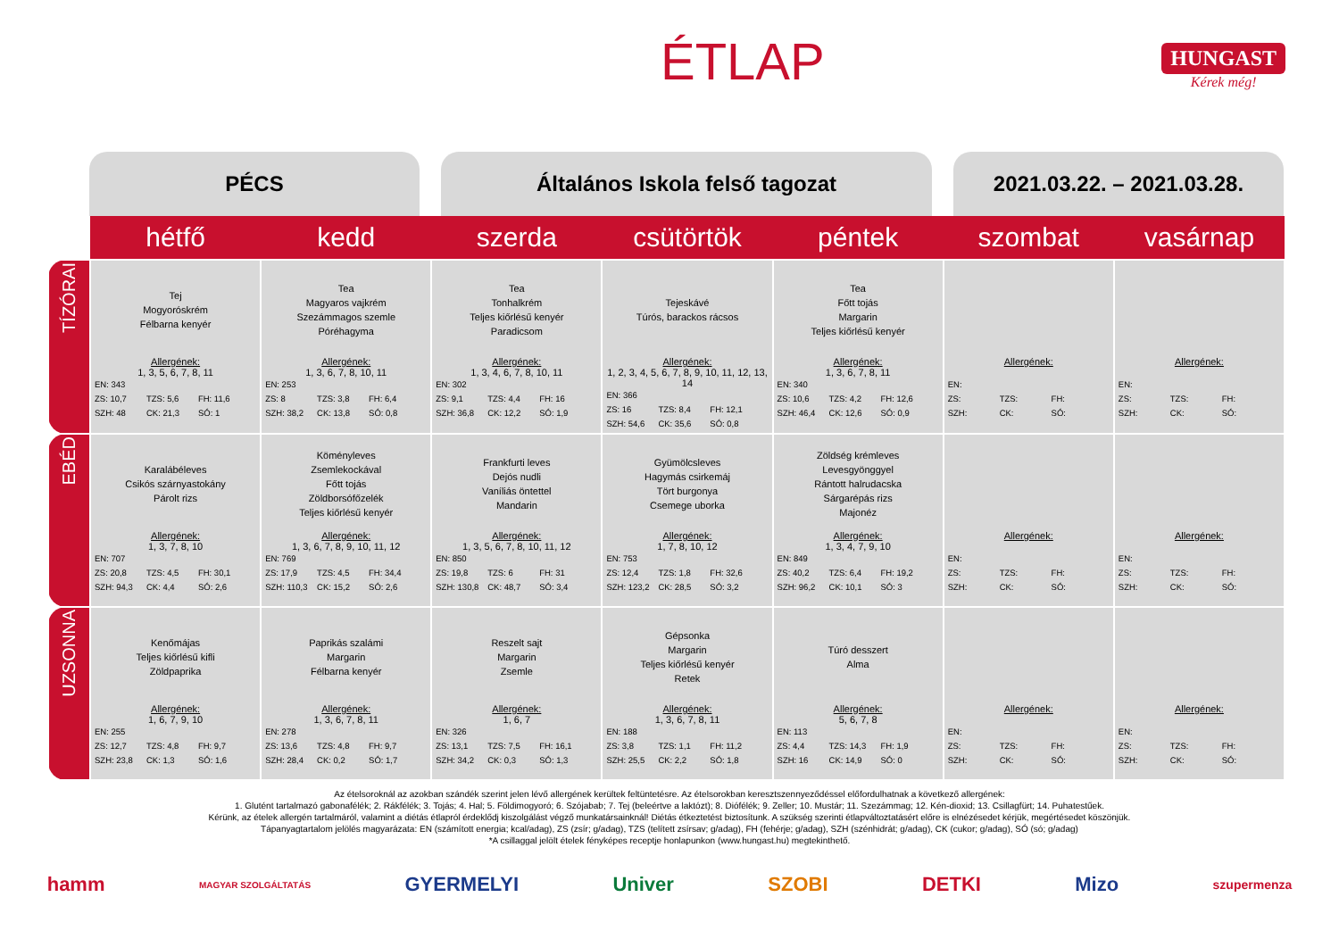ÉTLAP HUNGAST
Kérek még!
PÉCS Általános Iskola felső tagozat 2021.03.22. – 2021.03.28.
| | hétfő | kedd | szerda | csütörtök | péntek | szombat | vasárnap |
| --- | --- | --- | --- | --- | --- | --- | --- |
| TÍZÓRAI | Tej Mogyoróskrém Félbarna kenyér Allergének: 1, 3, 5, 6, 7, 8, 11 EN: 343 ZS: 10,7 TZS: 5,6 FH: 11,6 SZH: 48 CK: 21,3 SÓ: 1 | Tea Magyaros vajkrém Szezámmagos szemle Póréhagyma Allergének: 1, 3, 6, 7, 8, 10, 11 EN: 253 ZS: 8 TZS: 3,8 FH: 6,4 SZH: 38,2 CK: 13,8 SÓ: 0,8 | Tea Tonhalkrém Teljes kiőrlésű kenyér Paradicsom Allergének: 1, 3, 4, 6, 7, 8, 10, 11 EN: 302 ZS: 9,1 TZS: 4,4 FH: 16 SZH: 36,8 CK: 12,2 SÓ: 1,9 | Tejeskávé Túrós, barackos rácsos Allergének: 1, 2, 3, 4, 5, 6, 7, 8, 9, 10, 11, 12, 13, 14 EN: 366 ZS: 16 TZS: 8,4 FH: 12,1 SZH: 54,6 CK: 35,6 SÓ: 0,8 | Tea Főtt tojás Margarin Teljes kiőrlésű kenyér Allergének: 1, 3, 6, 7, 8, 11 EN: 340 ZS: 10,6 TZS: 4,2 FH: 12,6 SZH: 46,4 CK: 12,6 SÓ: 0,9 | Allergének: EN: ZS: TZS: FH: SZH: CK: SÓ: | Allergének: EN: ZS: TZS: FH: SZH: CK: SÓ: |
| EBÉD | Karalábéleves Csikós szárnyastokány Párolt rizs Allergének: 1, 3, 7, 8, 10 EN: 707 ZS: 20,8 TZS: 4,5 FH: 30,1 SZH: 94,3 CK: 4,4 SÓ: 2,6 | Köményleves Zsemlekockával Főtt tojás Zöldborsófőzelék Teljes kiőrlésű kenyér Allergének: 1, 3, 6, 7, 8, 9, 10, 11, 12 EN: 769 ZS: 17,9 TZS: 4,5 FH: 34,4 SZH: 110,3 CK: 15,2 SÓ: 2,6 | Frankfurti leves Dejós nudli Vaníliás öntettel Mandarin Allergének: 1, 3, 5, 6, 7, 8, 10, 11, 12 EN: 850 ZS: 19,8 TZS: 6 FH: 31 SZH: 130,8 CK: 48,7 SÓ: 3,4 | Gyümölcsleves Hagymás csirkemáj Tört burgonya Csemege uborka Allergének: 1, 7, 8, 10, 12 EN: 753 ZS: 12,4 TZS: 1,8 FH: 32,6 SZH: 123,2 CK: 28,5 SÓ: 3,2 | Zöldség krémleves Levesgyönggyel Rántott halrudacska Sárgarépás rizs Majonéz Allergének: 1, 3, 4, 7, 9, 10 EN: 849 ZS: 40,2 TZS: 6,4 FH: 19,2 SZH: 96,2 CK: 10,1 SÓ: 3 | Allergének: EN: ZS: TZS: FH: SZH: CK: SÓ: | Allergének: EN: ZS: TZS: FH: SZH: CK: SÓ: |
| UZSONNA | Kenőmájas Teljes kiőrlésű kifli Zöldpaprika Allergének: 1, 6, 7, 9, 10 EN: 255 ZS: 12,7 TZS: 4,8 FH: 9,7 SZH: 23,8 CK: 1,3 SÓ: 1,6 | Paprikás szalámi Margarin Félbarna kenyér Allergének: 1, 3, 6, 7, 8, 11 EN: 278 ZS: 13,6 TZS: 4,8 FH: 9,7 SZH: 28,4 CK: 0,2 SÓ: 1,7 | Reszelt sajt Margarin Zsemle Allergének: 1, 6, 7 EN: 326 ZS: 13,1 TZS: 7,5 FH: 16,1 SZH: 34,2 CK: 0,3 SÓ: 1,3 | Gépsonka Margarin Teljes kiőrlésű kenyér Retek Allergének: 1, 3, 6, 7, 8, 11 EN: 188 ZS: 3,8 TZS: 1,1 FH: 11,2 SZH: 25,5 CK: 2,2 SÓ: 1,8 | Túró desszert Alma Allergének: 5, 6, 7, 8 EN: 113 ZS: 4,4 TZS: 14,3 FH: 1,9 SZH: 16 CK: 14,9 SÓ: 0 | Allergének: EN: ZS: TZS: FH: SZH: CK: SÓ: | Allergének: EN: ZS: TZS: FH: SZH: CK: SÓ: |
Az ételsoroknál az azokban szándék szerint jelen lévő allergének kerültek feltüntetésre. Az ételsorokban keresztszennyeződéssel előfordulhatnak a következő allergének:
1. Glutént tartalmazó gabonafélék; 2. Rákfélék; 3. Tojás; 4. Hal; 5. Földimogyoró; 6. Szójabab; 7. Tej (beleértve a laktózt); 8. Diófélék; 9. Zeller; 10. Mustár; 11. Szezámmag; 12. Kén-dioxid; 13. Csillagfürt; 14. Puhatestűek.
Kérünk, az ételek allergén tartalmáról, valamint a diétás étlapról érdeklődj kiszolgálást végző munkatársainknál! Diétás étkeztetést biztosítunk. A szükség szerinti étlapváltoztatásért előre is elnézésedet kérjük, megértésedet köszönjük.
Tápanyagtartalom jelölés magyarázata: EN (számított energia; kcal/adag), ZS (zsír; g/adag), TZS (telített zsírsav; g/adag), FH (fehérje; g/adag), SZH (szénhidrát; g/adag), CK (cukor; g/adag), SÓ (só; g/adag)
*A csillaggal jelölt ételek fényképes receptje honlapunkon (www.hungast.hu) megtekinthető.
hamm MAGYAR SZOLGÁLTATÁS GYERMELYI Univer SZOBI DETKI Mizo szupermenza